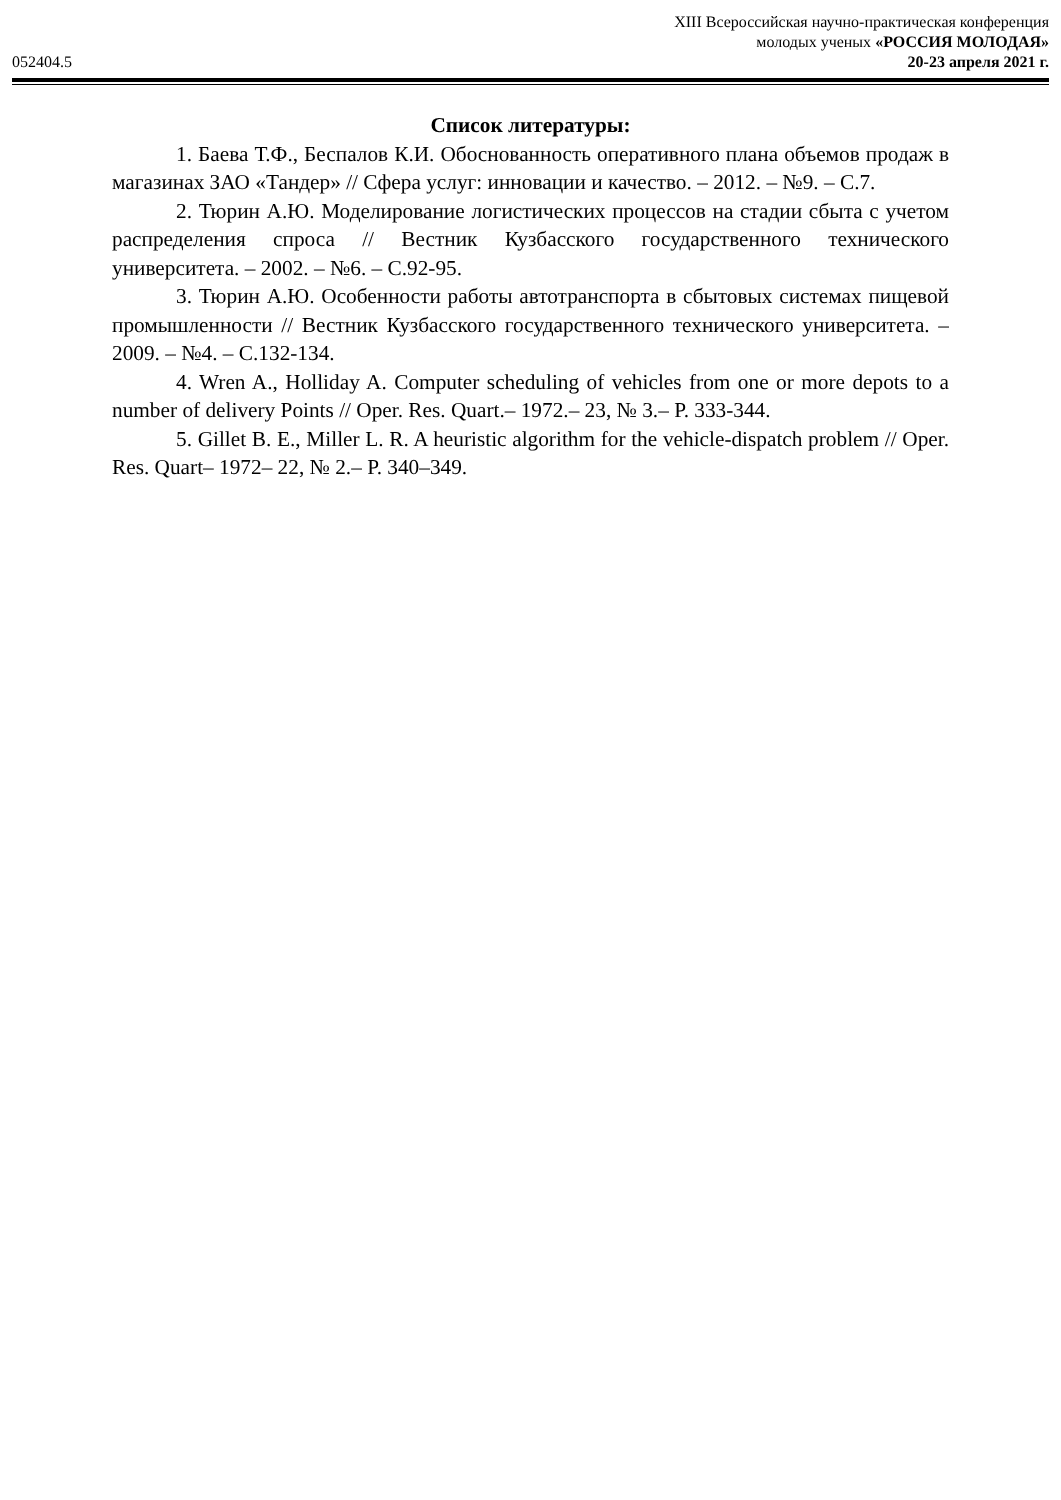XIII Всероссийская научно-практическая конференция
молодых ученых «РОССИЯ МОЛОДАЯ»
052404.5 20-23 апреля 2021 г.
Список литературы:
1. Баева Т.Ф., Беспалов К.И. Обоснованность оперативного плана объемов продаж в магазинах ЗАО «Тандер» // Сфера услуг: инновации и качество. – 2012. – №9. – С.7.
2. Тюрин А.Ю. Моделирование логистических процессов на стадии сбыта с учетом распределения спроса // Вестник Кузбасского государственного технического университета. – 2002. – №6. – С.92-95.
3. Тюрин А.Ю. Особенности работы автотранспорта в сбытовых системах пищевой промышленности // Вестник Кузбасского государственного технического университета. – 2009. – №4. – С.132-134.
4. Wren A., Holliday A. Computer scheduling of vehicles from one or more depots to a number of delivery Points // Oper. Res. Quart.– 1972.– 23, № 3.– P. 333-344.
5. Gillet B. E., Miller L. R. A heuristic algorithm for the vehicle-dispatch problem // Oper. Res. Quart– 1972– 22, № 2.– P. 340–349.